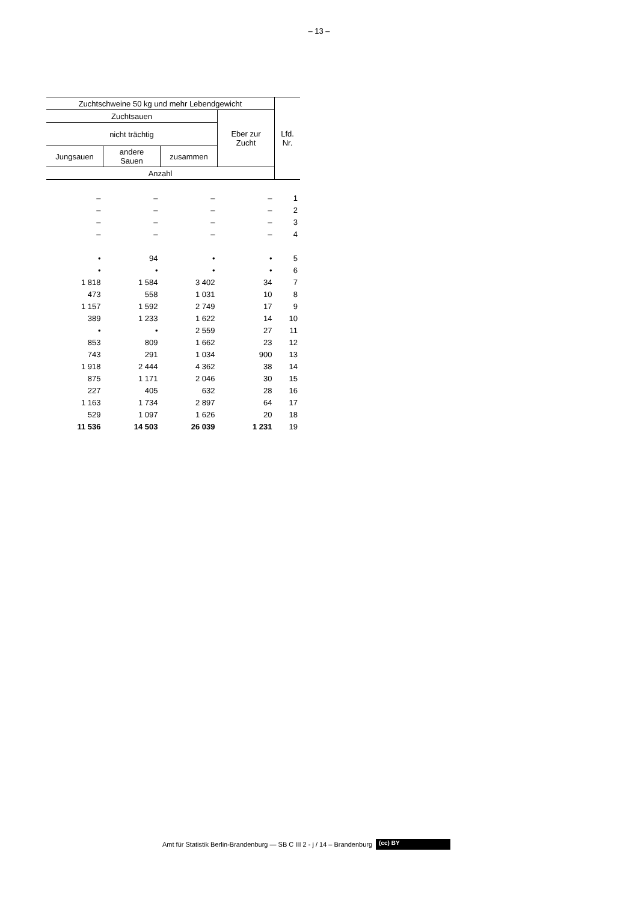– 13 –
| Zuchtschweine 50 kg und mehr Lebendgewicht | | | | Lfd. Nr. |
| --- | --- | --- | --- | --- |
| Zuchtsauen | | | Eber zur Zucht | |
| nicht trächtig | | | | |
| Jungsauen | andere Sauen | zusammen | | |
| Anzahl | | | | |
| – | – | – | – | 1 |
| – | – | – | – | 2 |
| – | – | – | – | 3 |
| – | – | – | – | 4 |
| • | 94 | • | • | 5 |
| • | • | • | • | 6 |
| 1 818 | 1 584 | 3 402 | 34 | 7 |
| 473 | 558 | 1 031 | 10 | 8 |
| 1 157 | 1 592 | 2 749 | 17 | 9 |
| 389 | 1 233 | 1 622 | 14 | 10 |
| • | • | 2 559 | 27 | 11 |
| 853 | 809 | 1 662 | 23 | 12 |
| 743 | 291 | 1 034 | 900 | 13 |
| 1 918 | 2 444 | 4 362 | 38 | 14 |
| 875 | 1 171 | 2 046 | 30 | 15 |
| 227 | 405 | 632 | 28 | 16 |
| 1 163 | 1 734 | 2 897 | 64 | 17 |
| 529 | 1 097 | 1 626 | 20 | 18 |
| 11 536 | 14 503 | 26 039 | 1 231 | 19 |
Amt für Statistik Berlin-Brandenburg — SB C III 2 - j / 14 – Brandenburg (cc) BY